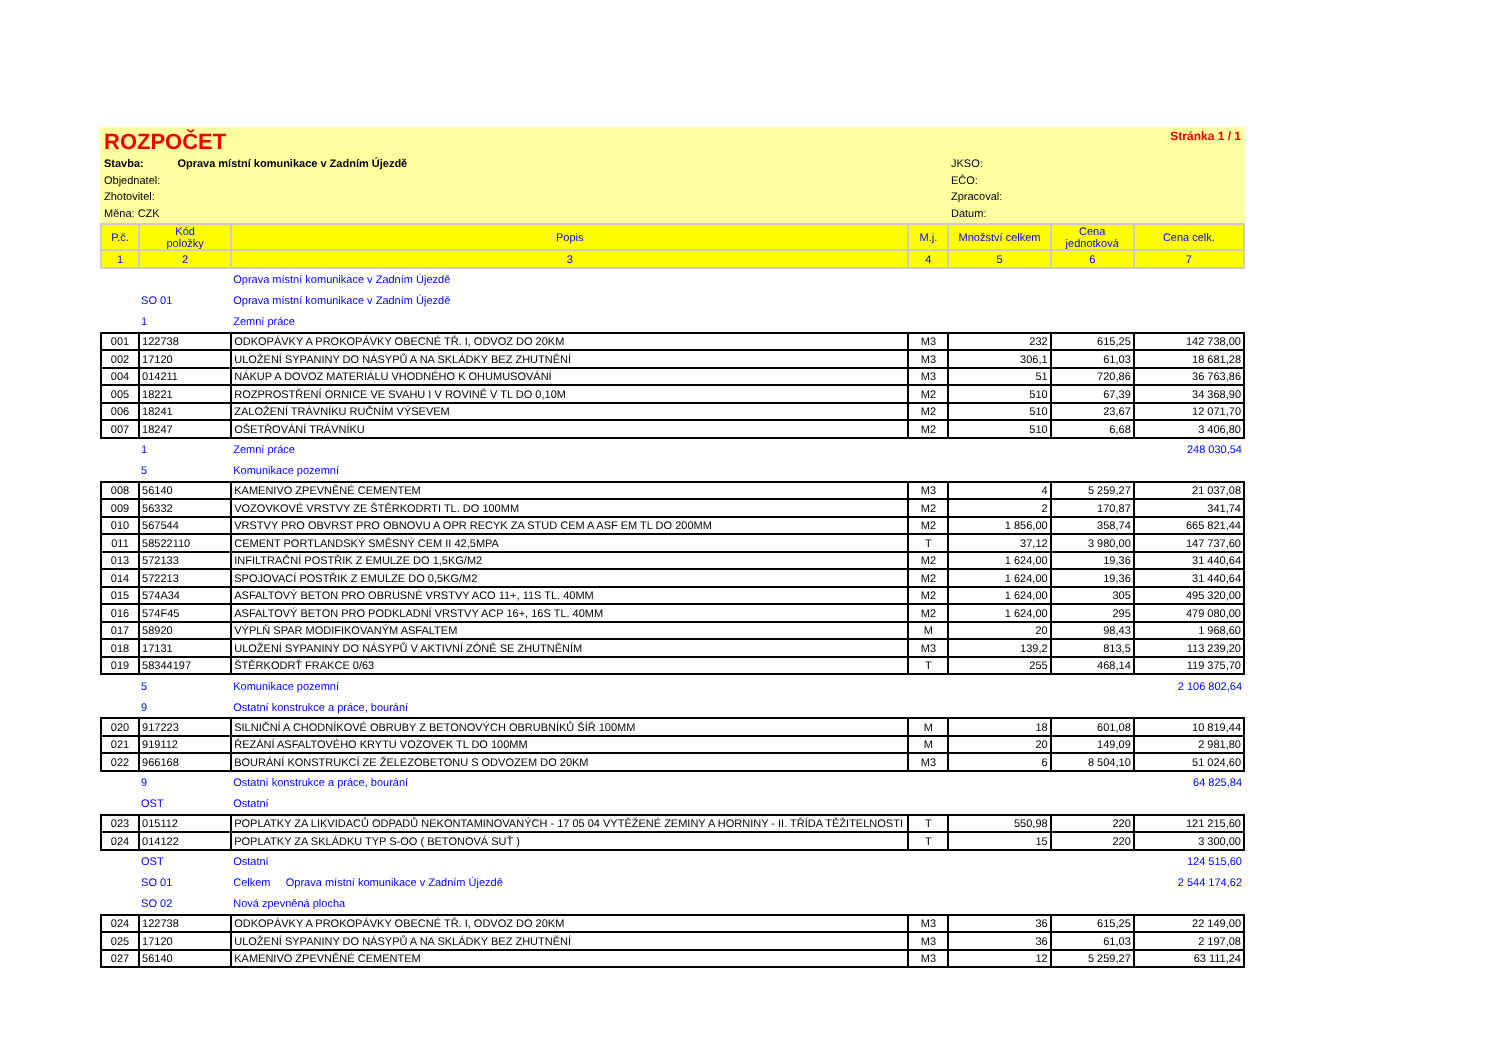ROZPOČET Stránka 1 / 1
Stavba: Oprava místní komunikace v Zadním Újezdě
Objednatel:
Zhotovitel:
Měna: CZK
JKSO:
EČO:
Zpracoval:
Datum:
| P.č. | Kód položky | Popis | M.j. | Množství celkem | Cena jednotková | Cena celk. |
| --- | --- | --- | --- | --- | --- | --- |
| 1 | 2 | 3 | 4 | 5 | 6 | 7 |
| | | Oprava místní komunikace v Zadním Újezdě | | | | |
| | SO 01 | Oprava místní komunikace v Zadním Újezdě | | | | |
| | 1 | Zemní práce | | | | |
| 001 | 122738 | ODKOPÁVKY A PROKOPÁVKY OBECNÉ TŘ. I, ODVOZ DO 20KM | M3 | 232 | 615,25 | 142 738,00 |
| 002 | 17120 | ULOŽENÍ SYPANINY DO NÁSYPŮ A NA SKLÁDKY BEZ ZHUTNĚNÍ | M3 | 306,1 | 61,03 | 18 681,28 |
| 004 | 014211 | NÁKUP A DOVOZ MATERIÁLU VHODNÉHO K OHUMUSOVÁNÍ | M3 | 51 | 720,86 | 36 763,86 |
| 005 | 18221 | ROZPROSTŘENÍ ORNICE VE SVAHU I V ROVINĚ V TL DO 0,10M | M2 | 510 | 67,39 | 34 368,90 |
| 006 | 18241 | ZALOŽENÍ TRÁVNÍKU RUČNÍM VÝSEVEM | M2 | 510 | 23,67 | 12 071,70 |
| 007 | 18247 | OŠETŘOVÁNÍ TRÁVNÍKU | M2 | 510 | 6,68 | 3 406,80 |
| | 1 | Zemní práce | | | | 248 030,54 |
| | 5 | Komunikace pozemní | | | | |
| 008 | 56140 | KAMENIVO ZPEVNĚNÉ CEMENTEM | M3 | 4 | 5 259,27 | 21 037,08 |
| 009 | 56332 | VOZOVKOVÉ VRSTVY ZE ŠTĚRKODRTI TL. DO 100MM | M2 | 2 | 170,87 | 341,74 |
| 010 | 567544 | VRSTVY PRO OBVRST PRO OBNOVU A OPR RECYK ZA STUD CEM A ASF EM TL DO 200MM | M2 | 1 856,00 | 358,74 | 665 821,44 |
| 011 | 58522110 | CEMENT PORTLANDSKÝ SMĚSNÝ CEM II 42,5MPA | T | 37,12 | 3 980,00 | 147 737,60 |
| 013 | 572133 | INFILTRAČNÍ POSTŘIK Z EMULZE DO 1,5KG/M2 | M2 | 1 624,00 | 19,36 | 31 440,64 |
| 014 | 572213 | SPOJOVACÍ POSTŘIK Z EMULZE DO 0,5KG/M2 | M2 | 1 624,00 | 19,36 | 31 440,64 |
| 015 | 574A34 | ASFALTOVÝ BETON PRO OBRUSNÉ VRSTVY ACO 11+, 11S TL. 40MM | M2 | 1 624,00 | 305 | 495 320,00 |
| 016 | 574F45 | ASFALTOVÝ BETON PRO PODKLADNÍ VRSTVY ACP 16+, 16S TL. 40MM | M2 | 1 624,00 | 295 | 479 080,00 |
| 017 | 58920 | VÝPLŇ SPAR MODIFIKOVANÝM ASFALTEM | M | 20 | 98,43 | 1 968,60 |
| 018 | 17131 | ULOŽENÍ SYPANINY DO NÁSYPŮ V AKTIVNÍ ZÓNĚ SE ZHUTNĚNÍM | M3 | 139,2 | 813,5 | 113 239,20 |
| 019 | 58344197 | ŠTĚRKODRŤ FRAKCE 0/63 | T | 255 | 468,14 | 119 375,70 |
| | 5 | Komunikace pozemní | | | | 2 106 802,64 |
| | 9 | Ostatní konstrukce a práce, bourání | | | | |
| 020 | 917223 | SILNIČNÍ A CHODNÍKOVÉ OBRUBY Z BETONOVÝCH OBRUBNÍKŮ ŠÍŘ 100MM | M | 18 | 601,08 | 10 819,44 |
| 021 | 919112 | ŘEZÁNÍ ASFALTOVÉHO KRYTU VOZOVEK TL DO 100MM | M | 20 | 149,09 | 2 981,80 |
| 022 | 966168 | BOURÁNÍ KONSTRUKCÍ ZE ŽELEZOBETONU S ODVOZEM DO 20KM | M3 | 6 | 8 504,10 | 51 024,60 |
| | 9 | Ostatní konstrukce a práce, bourání | | | | 64 825,84 |
| | OST | Ostatní | | | | |
| 023 | 015112 | POPLATKY ZA LIKVIDACŮ ODPADŮ NEKONTAMINOVANÝCH - 17 05 04 VYTĚŽENÉ ZEMINY A HORNINY - II. TŘÍDA TĚŽITELNOSTI | T | 550,98 | 220 | 121 215,60 |
| 024 | 014122 | POPLATKY ZA SKLÁDKU TYP S-OO ( BETONOVÁ SUŤ ) | T | 15 | 220 | 3 300,00 |
| | OST | Ostatní | | | | 124 515,60 |
| | SO 01 | Celkem Oprava místní komunikace v Zadním Újezdě | | | | 2 544 174,62 |
| | SO 02 | Nová zpevněná plocha | | | | |
| 024 | 122738 | ODKOPÁVKY A PROKOPÁVKY OBECNÉ TŘ. I, ODVOZ DO 20KM | M3 | 36 | 615,25 | 22 149,00 |
| 025 | 17120 | ULOŽENÍ SYPANINY DO NÁSYPŮ A NA SKLÁDKY BEZ ZHUTNĚNÍ | M3 | 36 | 61,03 | 2 197,08 |
| 027 | 56140 | KAMENIVO ZPEVNĚNÉ CEMENTEM | M3 | 12 | 5 259,27 | 63 111,24 |